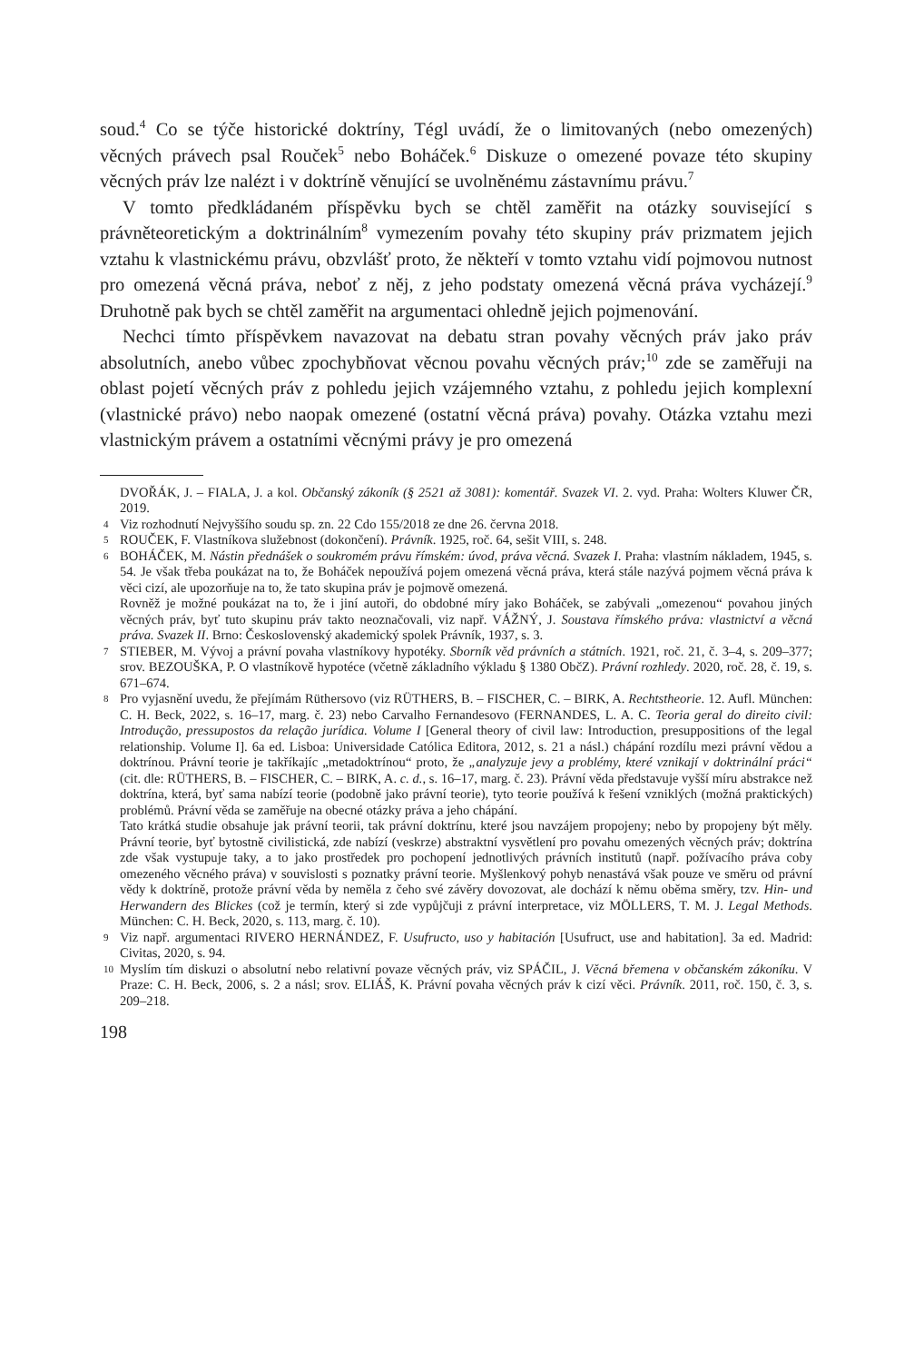soud.<sup>4</sup> Co se týče historické doktríny, Tégl uvádí, že o limitovaných (nebo omezených) věcných právech psal Rouček<sup>5</sup> nebo Boháček.<sup>6</sup> Diskuze o omezené povaze této skupiny věcných práv lze nalézt i v doktríně věnující se uvolněnému zástavnímu právu.<sup>7</sup>
V tomto předkládaném příspěvku bych se chtěl zaměřit na otázky související s právněteoretickým a doktrinálním<sup>8</sup> vymezením povahy této skupiny práv prizmatem jejich vztahu k vlastnickému právu, obzvlášť proto, že někteří v tomto vztahu vidí pojmovou nutnost pro omezená věcná práva, neboť z něj, z jeho podstaty omezená věcná práva vycházejí.<sup>9</sup> Druhotně pak bych se chtěl zaměřit na argumentaci ohledně jejich pojmenování.
Nechci tímto příspěvkem navazovat na debatu stran povahy věcných práv jako práv absolutních, anebo vůbec zpochybňovat věcnou povahu věcných práv;<sup>10</sup> zde se zaměřuji na oblast pojetí věcných práv z pohledu jejich vzájemného vztahu, z pohledu jejich komplexní (vlastnické právo) nebo naopak omezené (ostatní věcná práva) povahy. Otázka vztahu mezi vlastnickým právem a ostatními věcnými právy je pro omezená
DVOŘÁK, J. – FIALA, J. a kol. Občanský zákoník (§ 2521 až 3081): komentář. Svazek VI. 2. vyd. Praha: Wolters Kluwer ČR, 2019.
4 Viz rozhodnutí Nejvyššího soudu sp. zn. 22 Cdo 155/2018 ze dne 26. června 2018.
5 ROUČEK, F. Vlastníkova služebnost (dokončení). Právník. 1925, roč. 64, sešit VIII, s. 248.
6 BOHÁČEK, M. Nástin přednášek o soukromém právu římském: úvod, práva věcná. Svazek I. Praha: vlastním nákladem, 1945, s. 54. Je však třeba poukázat na to, že Boháček nepoužívá pojem omezená věcná práva, která stále nazývá pojmem věcná práva k věci cizí, ale upozorňuje na to, že tato skupina práv je pojmově omezená.
Rovněž je možné poukázat na to, že i jiní autoři, do obdobné míry jako Boháček, se zabývali „omezenou“ povahou jiných věcných práv, byť tuto skupinu práv takto neoznačovali, viz např. VÁŽNÝ, J. Soustava římského práva: vlastnictví a věcná práva. Svazek II. Brno: Československý akademický spolek Právník, 1937, s. 3.
7 STIEBER, M. Vývoj a právní povaha vlastníkovy hypotéky. Sborník věd právních a státních. 1921, roč. 21, č. 3–4, s. 209–377; srov. BEZOUŠKA, P. O vlastníkově hypotéce (včetně základního výkladu § 1380 ObčZ). Právní rozhledy. 2020, roč. 28, č. 19, s. 671–674.
8 Pro vyjasnění uvedu, že přejímám Rüthersovo (viz RÜTHERS, B. – FISCHER, C. – BIRK, A. Rechtstheorie. 12. Aufl. München: C. H. Beck, 2022, s. 16–17, marg. č. 23) nebo Carvalho Fernandesovo (FERNANDES, L. A. C. Teoria geral do direito civil: Introdução, pressupostos da relação jurídica. Volume I [General theory of civil law: Introduction, presuppositions of the legal relationship. Volume I]. 6a ed. Lisboa: Universidade Católica Editora, 2012, s. 21 a násl.) chápání rozdílu mezi právní vědou a doktrínou. Právní teorie je takříkajíc „metadoktrínou“ proto, že „analyzuje jevy a problémy, které vznikají v doktrinální práci“ (cit. dle: RÜTHERS, B. – FISCHER, C. – BIRK, A. c. d., s. 16–17, marg. č. 23). Právní věda představuje vyšší míru abstrakce než doktrína, která, byť sama nabízí teorie (podobně jako právní teorie), tyto teorie používá k řešení vzniklých (možná praktických) problémů. Právní věda se zaměřuje na obecné otázky práva a jeho chápání.
Tato krátká studie obsahuje jak právní teorii, tak právní doktrínu, které jsou navzájem propojeny; nebo by propojeny být měly. Právní teorie, byť bytostně civilistická, zde nabízí (veskrze) abstraktní vysvětlení pro povahu omezených věcných práv; doktrína zde však vystupuje taky, a to jako prostředek pro pochopení jednotlivých právních institutů (např. požívacího práva coby omezeného věcného práva) v souvislosti s poznatky právní teorie. Myšlenkový pohyb nenastává však pouze ve směru od právní vědy k doktríně, protože právní věda by neměla z čeho své závěry dovozovat, ale dochází k němu oběma směry, tzv. Hin- und Herwandern des Blickes (což je termín, který si zde vypůjčuji z právní interpretace, viz MÖLLERS, T. M. J. Legal Methods. München: C. H. Beck, 2020, s. 113, marg. č. 10).
9 Viz např. argumentaci RIVERO HERNÁNDEZ, F. Usufructo, uso y habitación [Usufruct, use and habitation]. 3a ed. Madrid: Civitas, 2020, s. 94.
10 Myslím tím diskuzi o absolutní nebo relativní povaze věcných práv, viz SPÁČIL, J. Věcná břemena v občanském zákoníku. V Praze: C. H. Beck, 2006, s. 2 a násl; srov. ELIÁŠ, K. Právní povaha věcných práv k cizí věci. Právník. 2011, roč. 150, č. 3, s. 209–218.
198